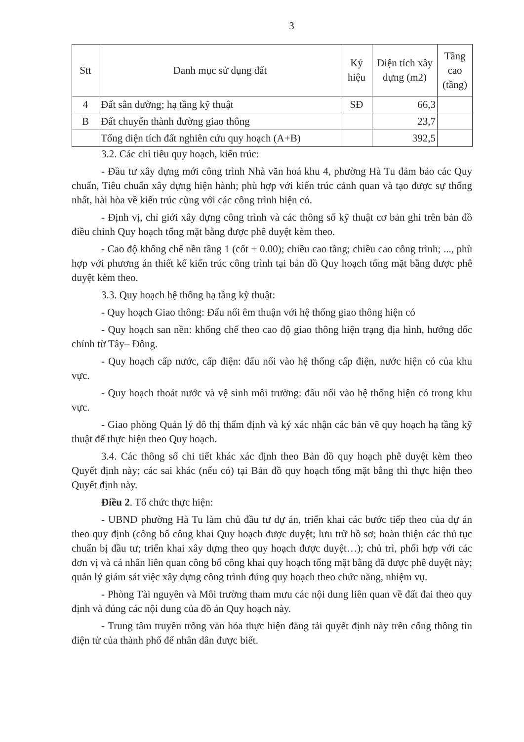3
| Stt | Danh mục sử dụng đất | Ký hiệu | Diện tích xây dựng (m2) | Tầng cao (tầng) |
| --- | --- | --- | --- | --- |
| 4 | Đất sân dường; hạ tầng kỹ thuật | SĐ | 66,3 | |
| B | Đất chuyển thành đường giao thông | | 23,7 | |
| | Tổng diện tích đất nghiên cứu quy hoạch (A+B) | | 392,5 | |
3.2. Các chỉ tiêu quy hoạch, kiến trúc:
- Đầu tư xây dựng mới công trình Nhà văn hoá khu 4, phường Hà Tu đảm bảo các Quy chuẩn, Tiêu chuẩn xây dựng hiện hành; phù hợp với kiến trúc cảnh quan và tạo được sự thống nhất, hài hòa về kiến trúc cùng với các công trình hiện có.
- Định vị, chỉ giới xây dựng công trình và các thông số kỹ thuật cơ bản ghi trên bản đồ điều chỉnh Quy hoạch tổng mặt bằng được phê duyệt kèm theo.
- Cao độ khống chế nền tầng 1 (cốt + 0.00); chiều cao tầng; chiều cao công trình; ..., phù hợp với phương án thiết kế kiến trúc công trình tại bản đồ Quy hoạch tổng mặt bằng được phê duyệt kèm theo.
3.3. Quy hoạch hệ thống hạ tầng kỹ thuật:
- Quy hoạch Giao thông: Đấu nối êm thuận với hệ thống giao thông hiện có
- Quy hoạch san nền: khống chế theo cao độ giao thông hiện trạng địa hình, hướng dốc chính từ Tây– Đông.
- Quy hoạch cấp nước, cấp điện: đấu nối vào hệ thống cấp điện, nước hiện có của khu vực.
- Quy hoạch thoát nước và vệ sinh môi trường: đấu nối vào hệ thống hiện có trong khu vực.
- Giao phòng Quản lý đô thị thẩm định và ký xác nhận các bản vẽ quy hoạch hạ tầng kỹ thuật để thực hiện theo Quy hoạch.
3.4. Các thông số chi tiết khác xác định theo Bản đồ quy hoạch phê duyệt kèm theo Quyết định này; các sai khác (nếu có) tại Bản đồ quy hoạch tổng mặt bằng thì thực hiện theo Quyết định này.
Điều 2. Tổ chức thực hiện:
- UBND phường Hà Tu làm chủ đầu tư dự án, triển khai các bước tiếp theo của dự án theo quy định (công bố công khai Quy hoạch được duyệt; lưu trữ hồ sơ; hoàn thiện các thủ tục chuẩn bị đầu tư; triển khai xây dựng theo quy hoạch được duyệt…); chủ trì, phối hợp với các đơn vị và cá nhân liên quan công bố công khai quy hoạch tổng mặt bằng đã được phê duyệt này; quản lý giám sát việc xây dựng công trình đúng quy hoạch theo chức năng, nhiệm vụ.
- Phòng Tài nguyên và Môi trường tham mưu các nội dung liên quan về đất đai theo quy định và đúng các nội dung của đồ án Quy hoạch này.
- Trung tâm truyền trông văn hóa thực hiện đăng tải quyết định này trên cổng thông tin điện tử của thành phố để nhân dân được biết.